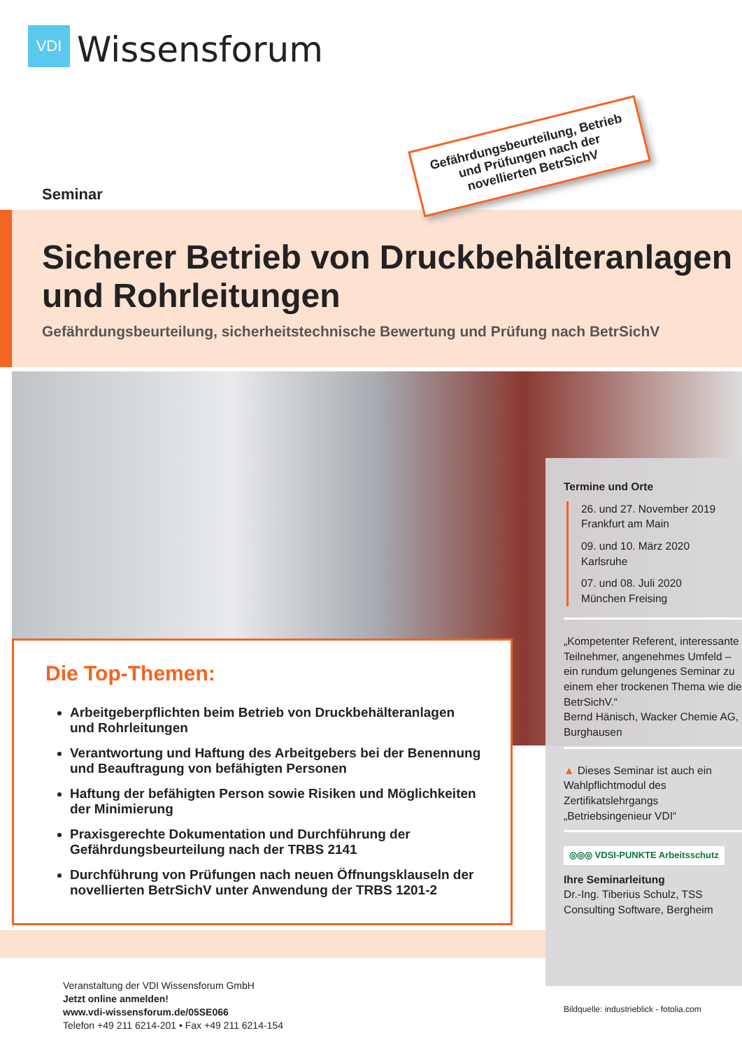VDI
Wissensforum
Seminar
Sicherer Betrieb von Druckbehälteranlagen
und Rohrleitungen
Gefährdungsbeurteilung, sicherheitstechnische Bewertung und Prüfung nach BetrSichV
Gefährdungsbeurteilung, Betrieb und Prüfungen nach der novellierten BetrSichV
Termine und Orte
26. und 27. November 2019
Frankfurt am Main
09. und 10. März 2020
Karlsruhe
07. und 08. Juli 2020
München Freising
„Kompetenter Referent, interessante Teilnehmer, angenehmes Umfeld – ein rundum gelungenes Seminar zu einem eher trockenen Thema wie die BetrSichV.“
Bernd Hänisch, Wacker Chemie AG, Burghausen
▲ Dieses Seminar ist auch ein Wahlpflichtmodul des Zertifikatslehrgangs „Betriebsingenieur VDI“
◎◎◎ VDSI-PUNKTE Arbeitsschutz
Ihre Seminarleitung
Dr.-Ing. Tiberius Schulz, TSS Consulting Software, Bergheim
Die Top-Themen:
Arbeitgeberpflichten beim Betrieb von Druckbehälteranlagen und Rohrleitungen
Verantwortung und Haftung des Arbeitgebers bei der Benennung und Beauftragung von befähigten Personen
Haftung der befähigten Person sowie Risiken und Möglichkeiten der Minimierung
Praxisgerechte Dokumentation und Durchführung der Gefährdungsbeurteilung nach der TRBS 2141
Durchführung von Prüfungen nach neuen Öffnungsklauseln der novellierten BetrSichV unter Anwendung der TRBS 1201-2
Veranstaltung der VDI Wissensforum GmbH
Jetzt online anmelden!
www.vdi-wissensforum.de/05SE066
Telefon +49 211 6214-201 • Fax +49 211 6214-154
Bildquelle: industrieblick - fotolia.com